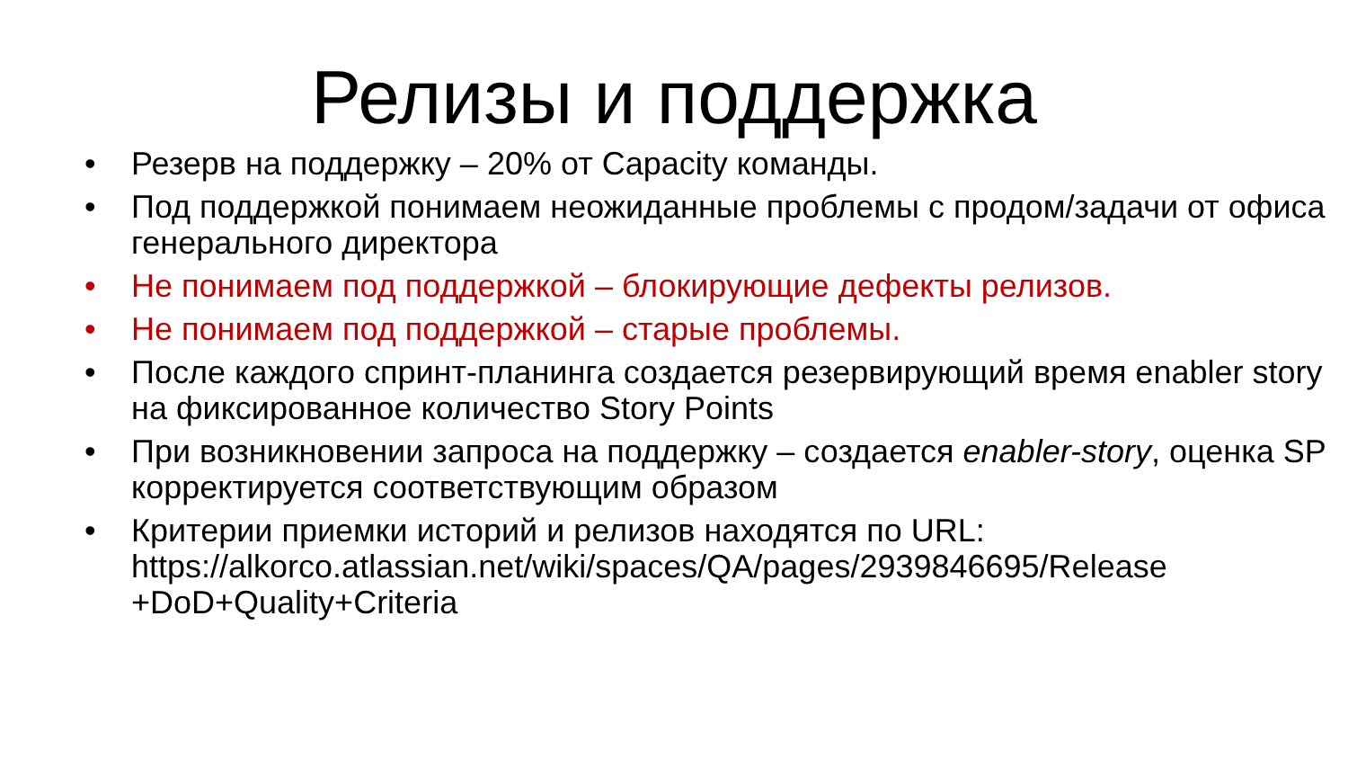Релизы и поддержка
• Резерв на поддержку – 20% от Capacity команды.
• Под поддержкой понимаем неожиданные проблемы с продом/задачи от офиса генерального директора
• Не понимаем под поддержкой – блокирующие дефекты релизов.
• Не понимаем под поддержкой – старые проблемы.
• После каждого спринт-планинга создается резервирующий время enabler story на фиксированное количество Story Points
• При возникновении запроса на поддержку – создается enabler-story, оценка SP корректируется соответствующим образом
• Критерии приемки историй и релизов находятся по URL: https://alkorco.atlassian.net/wiki/spaces/QA/pages/2939846695/Release +DoD+Quality+Criteria